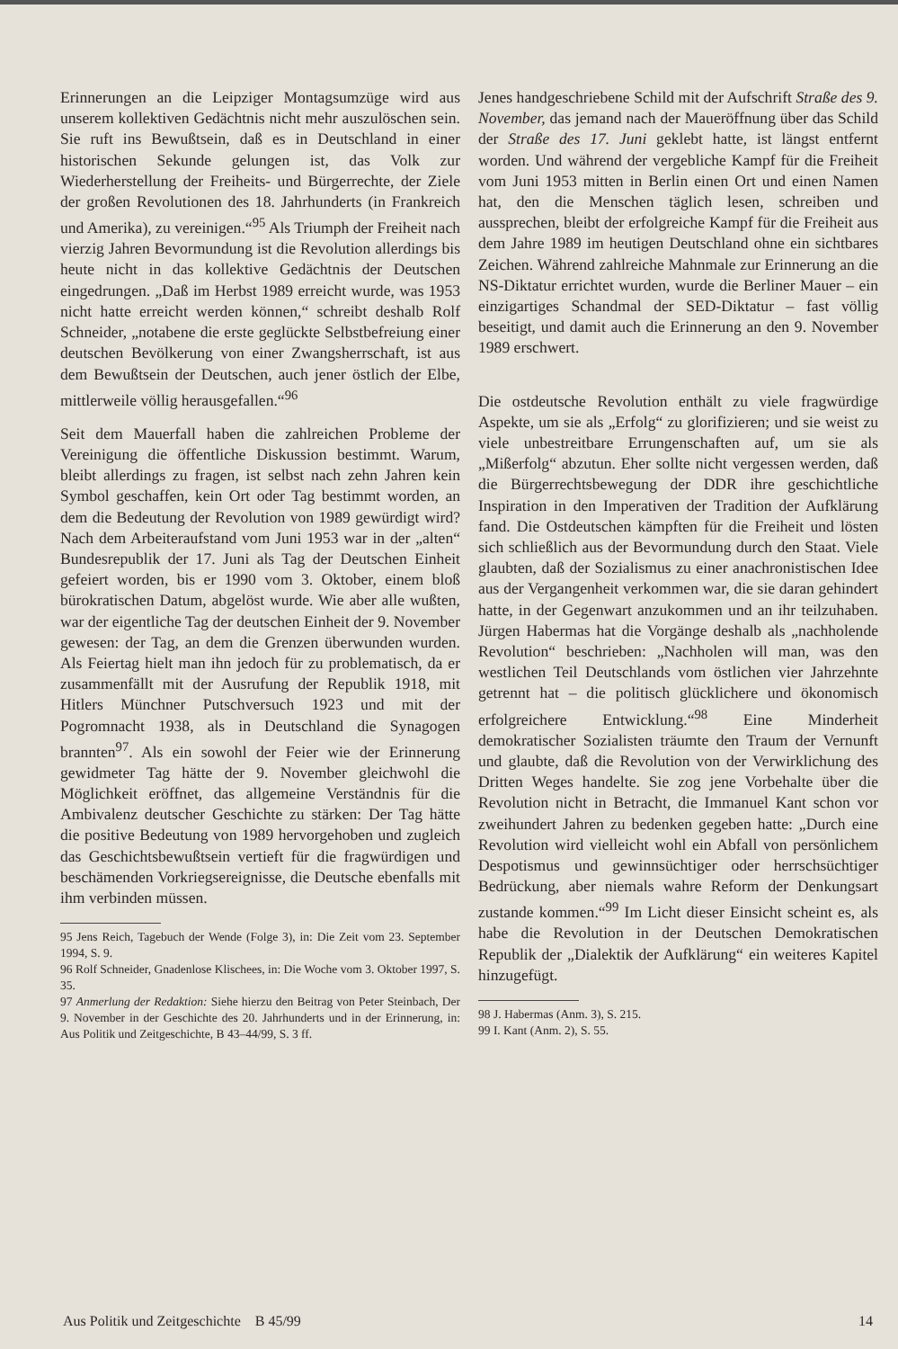Erinnerungen an die Leipziger Montagsumzüge wird aus unserem kollektiven Gedächtnis nicht mehr auszulöschen sein. Sie ruft ins Bewußtsein, daß es in Deutschland in einer historischen Sekunde gelungen ist, das Volk zur Wiederherstellung der Freiheits- und Bürgerrechte, der Ziele der großen Revolutionen des 18. Jahrhunderts (in Frankreich und Amerika), zu vereinigen.“<sup>95</sup> Als Triumph der Freiheit nach vierzig Jahren Bevormundung ist die Revolution allerdings bis heute nicht in das kollektive Gedächtnis der Deutschen eingedrungen. „Daß im Herbst 1989 erreicht wurde, was 1953 nicht hatte erreicht werden können,“ schreibt deshalb Rolf Schneider, „notabene die erste geglückte Selbstbefreiung einer deutschen Bevölkerung von einer Zwangsherrschaft, ist aus dem Bewußtsein der Deutschen, auch jener östlich der Elbe, mittlerweile völlig herausgefallen.“<sup>96</sup>
Seit dem Mauerfall haben die zahlreichen Probleme der Vereinigung die öffentliche Diskussion bestimmt. Warum, bleibt allerdings zu fragen, ist selbst nach zehn Jahren kein Symbol geschaffen, kein Ort oder Tag bestimmt worden, an dem die Bedeutung der Revolution von 1989 gewürdigt wird? Nach dem Arbeiteraufstand vom Juni 1953 war in der „alten“ Bundesrepublik der 17. Juni als Tag der Deutschen Einheit gefeiert worden, bis er 1990 vom 3. Oktober, einem bloß bürokratischen Datum, abgelöst wurde. Wie aber alle wußten, war der eigentliche Tag der deutschen Einheit der 9. November gewesen: der Tag, an dem die Grenzen überwunden wurden. Als Feiertag hielt man ihn jedoch für zu problematisch, da er zusammenfällt mit der Ausrufung der Republik 1918, mit Hitlers Münchner Putschversuch 1923 und mit der Pogromnacht 1938, als in Deutschland die Synagogen brannten<sup>97</sup>. Als ein sowohl der Feier wie der Erinnerung gewidmeter Tag hätte der 9. November gleichwohl die Möglichkeit eröffnet, das allgemeine Verständnis für die Ambivalenz deutscher Geschichte zu stärken: Der Tag hätte die positive Bedeutung von 1989 hervorgehoben und zugleich das Geschichtsbewußtsein vertieft für die fragwürdigen und beschämenden Vorkriegsereignisse, die Deutsche ebenfalls mit ihm verbinden müssen.
95 Jens Reich, Tagebuch der Wende (Folge 3), in: Die Zeit vom 23. September 1994, S. 9.
96 Rolf Schneider, Gnadenlose Klischees, in: Die Woche vom 3. Oktober 1997, S. 35.
97 Anmerlung der Redaktion: Siehe hierzu den Beitrag von Peter Steinbach, Der 9. November in der Geschichte des 20. Jahrhunderts und in der Erinnerung, in: Aus Politik und Zeitgeschichte, B 43–44/99, S. 3 ff.
Jenes handgeschriebene Schild mit der Aufschrift Straße des 9. November, das jemand nach der Maueröffnung über das Schild der Straße des 17. Juni geklebt hatte, ist längst entfernt worden. Und während der vergebliche Kampf für die Freiheit vom Juni 1953 mitten in Berlin einen Ort und einen Namen hat, den die Menschen täglich lesen, schreiben und aussprechen, bleibt der erfolgreiche Kampf für die Freiheit aus dem Jahre 1989 im heutigen Deutschland ohne ein sichtbares Zeichen. Während zahlreiche Mahnmale zur Erinnerung an die NS-Diktatur errichtet wurden, wurde die Berliner Mauer – ein einzigartiges Schandmal der SED-Diktatur – fast völlig beseitigt, und damit auch die Erinnerung an den 9. November 1989 erschwert.
Die ostdeutsche Revolution enthält zu viele fragwürdige Aspekte, um sie als „Erfolg“ zu glorifizieren; und sie weist zu viele unbestreitbare Errungenschaften auf, um sie als „Mißerfolg“ abzutun. Eher sollte nicht vergessen werden, daß die Bürgerrechtsbewegung der DDR ihre geschichtliche Inspiration in den Imperativen der Tradition der Aufklärung fand. Die Ostdeutschen kämpften für die Freiheit und lösten sich schließlich aus der Bevormundung durch den Staat. Viele glaubten, daß der Sozialismus zu einer anachronistischen Idee aus der Vergangenheit verkommen war, die sie daran gehindert hatte, in der Gegenwart anzukommen und an ihr teilzuhaben. Jürgen Habermas hat die Vorgänge deshalb als „nachholende Revolution“ beschrieben: „Nachholen will man, was den westlichen Teil Deutschlands vom östlichen vier Jahrzehnte getrennt hat – die politisch glücklichere und ökonomisch erfolgreichere Entwicklung.“<sup>98</sup> Eine Minderheit demokratischer Sozialisten träumte den Traum der Vernunft und glaubte, daß die Revolution von der Verwirklichung des Dritten Weges handelte. Sie zog jene Vorbehalte über die Revolution nicht in Betracht, die Immanuel Kant schon vor zweihundert Jahren zu bedenken gegeben hatte: „Durch eine Revolution wird vielleicht wohl ein Abfall von persönlichem Despotismus und gewinnsüchtiger oder herrschsüchtiger Bedrückung, aber niemals wahre Reform der Denkungsart zustande kommen.“<sup>99</sup> Im Licht dieser Einsicht scheint es, als habe die Revolution in der Deutschen Demokratischen Republik der „Dialektik der Aufklärung“ ein weiteres Kapitel hinzugefügt.
98 J. Habermas (Anm. 3), S. 215.
99 I. Kant (Anm. 2), S. 55.
Aus Politik und Zeitgeschichte B 45/99 14